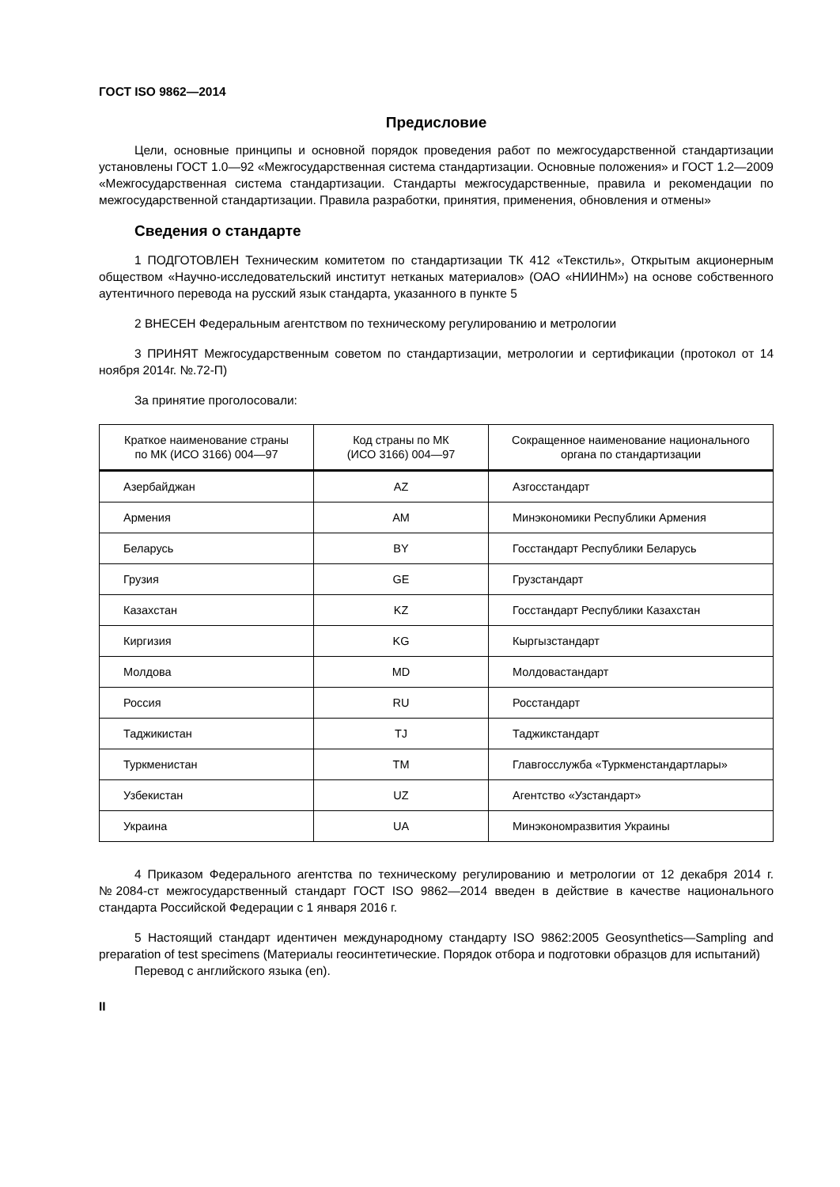ГОСТ ISO 9862—2014
Предисловие
Цели, основные принципы и основной порядок проведения работ по межгосударственной стандартизации установлены ГОСТ 1.0—92 «Межгосударственная система стандартизации. Основные положения» и ГОСТ 1.2—2009 «Межгосударственная система стандартизации. Стандарты межгосударственные, правила и рекомендации по межгосударственной стандартизации. Правила разработки, принятия, применения, обновления и отмены»
Сведения о стандарте
1 ПОДГОТОВЛЕН Техническим комитетом по стандартизации ТК 412 «Текстиль», Открытым акционерным обществом «Научно-исследовательский институт нетканых материалов» (ОАО «НИИНМ») на основе собственного аутентичного перевода на русский язык стандарта, указанного в пункте 5
2 ВНЕСЕН Федеральным агентством по техническому регулированию и метрологии
3 ПРИНЯТ Межгосударственным советом по стандартизации, метрологии и сертификации (протокол от 14 ноября 2014г. №.72-П)
За принятие проголосовали:
| Краткое наименование страны по МК (ИСО 3166) 004—97 | Код страны по МК (ИСО 3166) 004—97 | Сокращенное наименование национального органа по стандартизации |
| --- | --- | --- |
| Азербайджан | AZ | Азгосстандарт |
| Армения | AM | Минэкономики Республики Армения |
| Беларусь | BY | Госстандарт Республики Беларусь |
| Грузия | GE | Грузстандарт |
| Казахстан | KZ | Госстандарт Республики Казахстан |
| Киргизия | KG | Кыргызстандарт |
| Молдова | MD | Молдовастандарт |
| Россия | RU | Росстандарт |
| Таджикистан | TJ | Таджикстандарт |
| Туркменистан | TM | Главгосслужба «Туркменстандартлары» |
| Узбекистан | UZ | Агентство «Узстандарт» |
| Украина | UA | Минэкономразвития Украины |
4 Приказом Федерального агентства по техническому регулированию и метрологии от 12 декабря 2014 г. №2084-ст межгосударственный стандарт ГОСТ ISO 9862—2014 введен в действие в качестве национального стандарта Российской Федерации с 1 января 2016 г.
5 Настоящий стандарт идентичен международному стандарту ISO 9862:2005 Geosynthetics—Sampling and preparation of test specimens (Материалы геосинтетические. Порядок отбора и подготовки образцов для испытаний)
Перевод с английского языка (en).
II